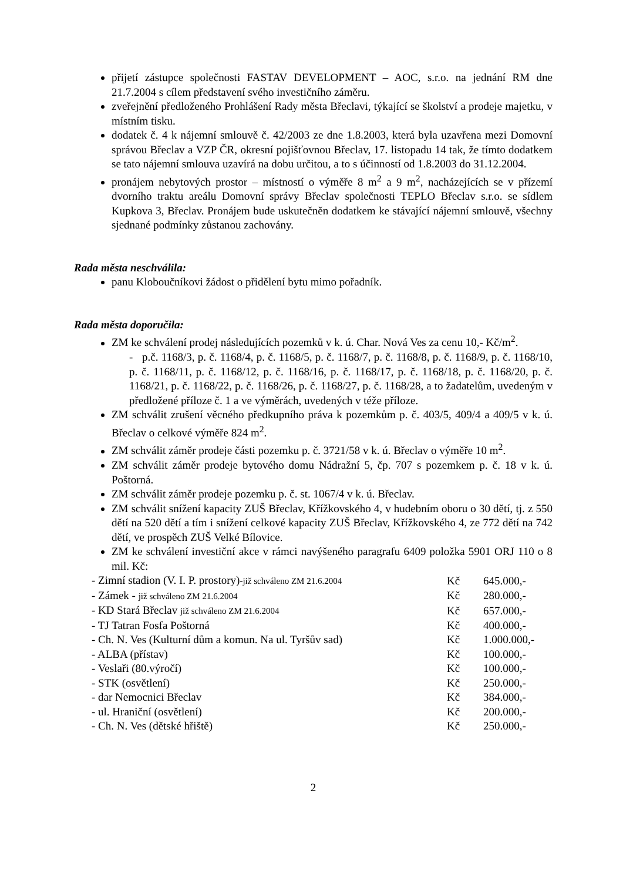přijetí zástupce společnosti FASTAV DEVELOPMENT – AOC, s.r.o. na jednání RM dne 21.7.2004 s cílem představení svého investičního záměru.
zveřejnění předloženého Prohlášení Rady města Břeclavi, týkající se školství a prodeje majetku, v místním tisku.
dodatek č. 4 k nájemní smlouvě č. 42/2003 ze dne 1.8.2003, která byla uzavřena mezi Domovní správou Břeclav a VZP ČR, okresní pojišťovnou Břeclav, 17. listopadu 14 tak, že tímto dodatkem se tato nájemní smlouva uzavírá na dobu určitou, a to s účinností od 1.8.2003 do 31.12.2004.
pronájem nebytových prostor – místností o výměře 8 m<sup>2</sup> a 9 m<sup>2</sup>, nacházejících se v přízemí dvorního traktu areálu Domovní správy Břeclav společnosti TEPLO Břeclav s.r.o. se sídlem Kupkova 3, Břeclav. Pronájem bude uskutečněn dodatkem ke stávající nájemní smlouvě, všechny sjednané podmínky zůstanou zachovány.
Rada města neschválila:
panu Kloboučníkovi žádost o přidělení bytu mimo pořadník.
Rada města doporučila:
ZM ke schválení prodej následujících pozemků v k. ú. Char. Nová Ves za cenu 10,- Kč/m<sup>2</sup>.
- p.č. 1168/3, p. č. 1168/4, p. č. 1168/5, p. č. 1168/7, p. č. 1168/8, p. č. 1168/9, p. č. 1168/10, p. č. 1168/11, p. č. 1168/12, p. č. 1168/16, p. č. 1168/17, p. č. 1168/18, p. č. 1168/20, p. č. 1168/21, p. č. 1168/22, p. č. 1168/26, p. č. 1168/27, p. č. 1168/28, a to žadatelům, uvedeným v předložené příloze č. 1 a ve výměrách, uvedených v téže příloze.
ZM schválit zrušení věcného předkupního práva k pozemkům p. č. 403/5, 409/4 a 409/5 v k. ú. Břeclav o celkové výměře 824 m<sup>2</sup>.
ZM schválit záměr prodeje části pozemku p. č. 3721/58 v k. ú. Břeclav o výměře 10 m<sup>2</sup>.
ZM schválit záměr prodeje bytového domu Nádražní 5, čp. 707 s pozemkem p. č. 18 v k. ú. Poštorná.
ZM schválit záměr prodeje pozemku p. č. st. 1067/4 v k. ú. Břeclav.
ZM schválit snížení kapacity ZUŠ Břeclav, Křížkovského 4, v hudebním oboru o 30 dětí, tj. z 550 dětí na 520 dětí a tím i snížení celkové kapacity ZUŠ Břeclav, Křížkovského 4, ze 772 dětí na 742 dětí, ve prospěch ZUŠ Velké Bílovice.
ZM ke schválení investiční akce v rámci navýšeného paragrafu 6409 položka 5901 ORJ 110 o 8 mil. Kč:
| - Zimní stadion (V. I. P. prostory) -již schváleno ZM 21.6.2004 | Kč | 645.000,- |
| - Zámek - již schváleno ZM 21.6.2004 | Kč | 280.000,- |
| - KD Stará Břeclav již schváleno ZM 21.6.2004 | Kč | 657.000,- |
| - TJ Tatran Fosfa Poštorná | Kč | 400.000,- |
| - Ch. N. Ves (Kulturní dům a komun. Na ul. Tyršův sad) | Kč | 1.000.000,- |
| - ALBA (přístav) | Kč | 100.000,- |
| - Veslaři (80.výročí) | Kč | 100.000,- |
| - STK (osvětlení) | Kč | 250.000,- |
| - dar Nemocnici Břeclav | Kč | 384.000,- |
| - ul. Hraniční (osvětlení) | Kč | 200.000,- |
| - Ch. N. Ves (dětské hřiště) | Kč | 250.000,- |
2